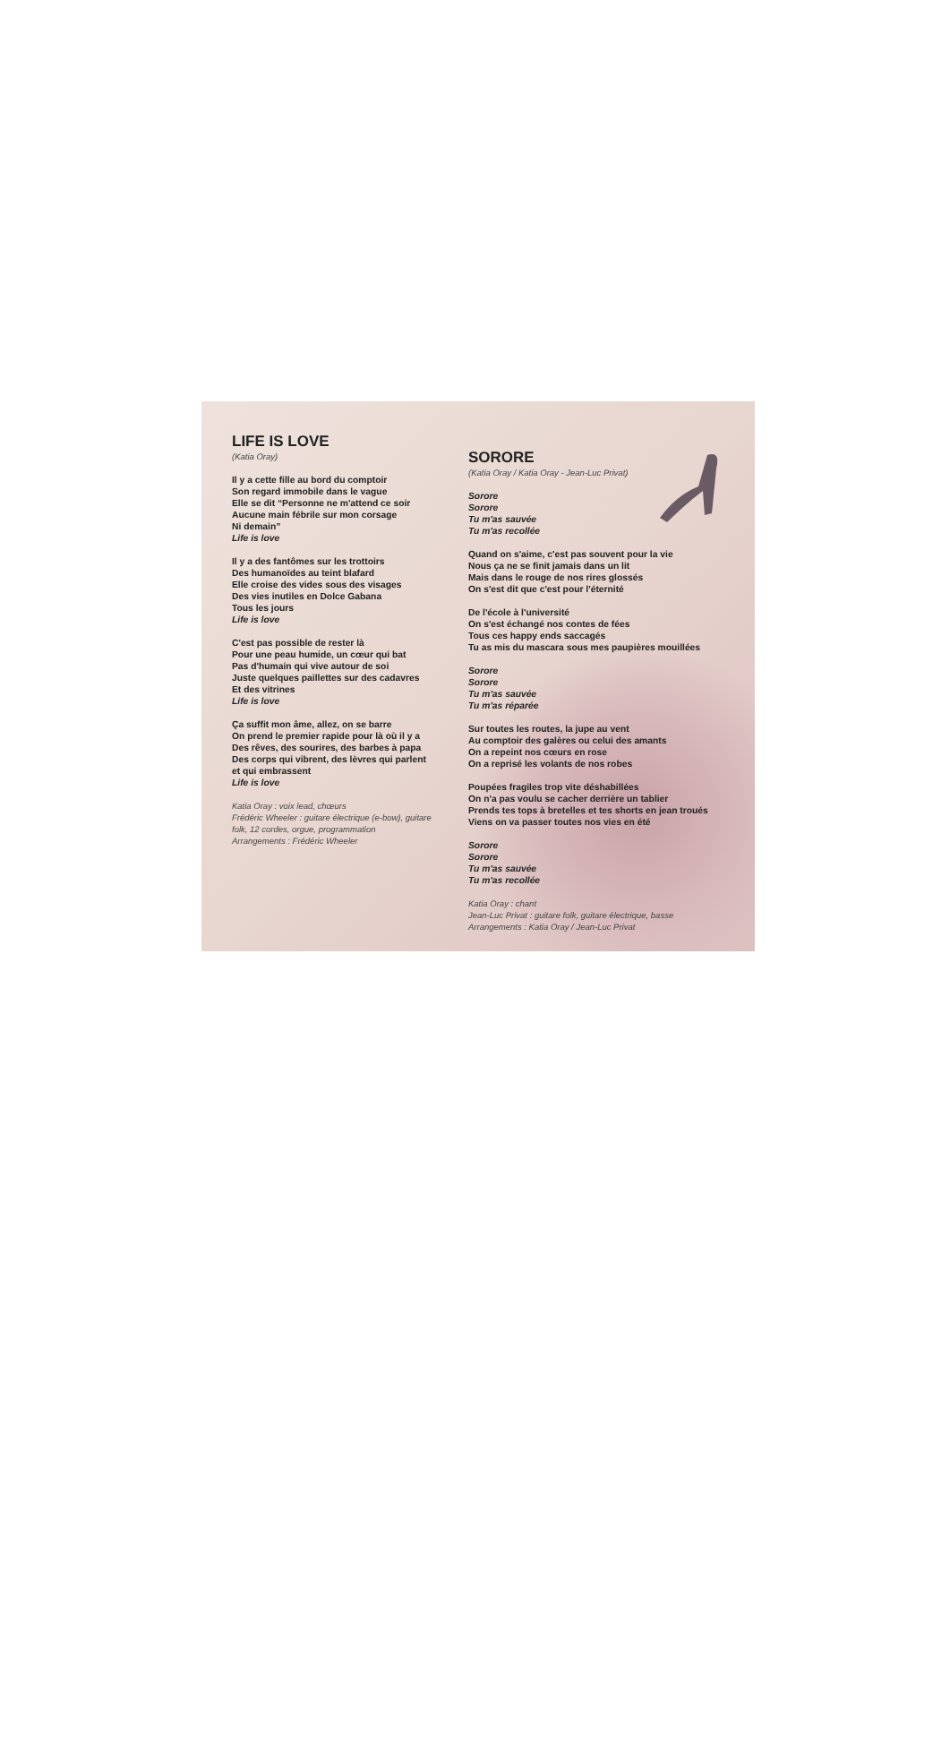LIFE IS LOVE
(Katia Oray)
Il y a cette fille au bord du comptoir
Son regard immobile dans le vague
Elle se dit “Personne ne m'attend ce soir
Aucune main fébrile sur mon corsage
Ni demain”
Life is love
Il y a des fantômes sur les trottoirs
Des humanoïdes au teint blafard
Elle croise des vides sous des visages
Des vies inutiles en Dolce Gabana
Tous les jours
Life is love
C'est pas possible de rester là
Pour une peau humide, un cœur qui bat
Pas d'humain qui vive autour de soi
Juste quelques paillettes sur des cadavres
Et des vitrines
Life is love
Ça suffit mon âme, allez, on se barre
On prend le premier rapide pour là où il y a
Des rêves, des sourires, des barbes à papa
Des corps qui vibrent, des lèvres qui parlent
et qui embrassent
Life is love
Katia Oray : voix lead, chœurs
Frédéric Wheeler : guitare électrique (e-bow), guitare folk, 12 cordes, orgue, programmation
Arrangements : Frédéric Wheeler
SORORE
(Katia Oray / Katia Oray - Jean-Luc Privat)
Sorore
Sorore
Tu m'as sauvée
Tu m'as recollée
Quand on s'aime, c'est pas souvent pour la vie
Nous ça ne se finit jamais dans un lit
Mais dans le rouge de nos rires glossés
On s'est dit que c'est pour l'éternité
De l'école à l'université
On s'est échangé nos contes de fées
Tous ces happy ends saccagés
Tu as mis du mascara sous mes paupières mouillées
Sorore
Sorore
Tu m'as sauvée
Tu m'as réparée
Sur toutes les routes, la jupe au vent
Au comptoir des galères ou celui des amants
On a repeint nos cœurs en rose
On a reprisé les volants de nos robes
Poupées fragiles trop vite déshabillées
On n'a pas voulu se cacher derrière un tablier
Prends tes tops à bretelles et tes shorts en jean troués
Viens on va passer toutes nos vies en été
Sorore
Sorore
Tu m'as sauvée
Tu m'as recollée
Katia Oray : chant
Jean-Luc Privat : guitare folk, guitare électrique, basse
Arrangements : Katia Oray / Jean-Luc Privat